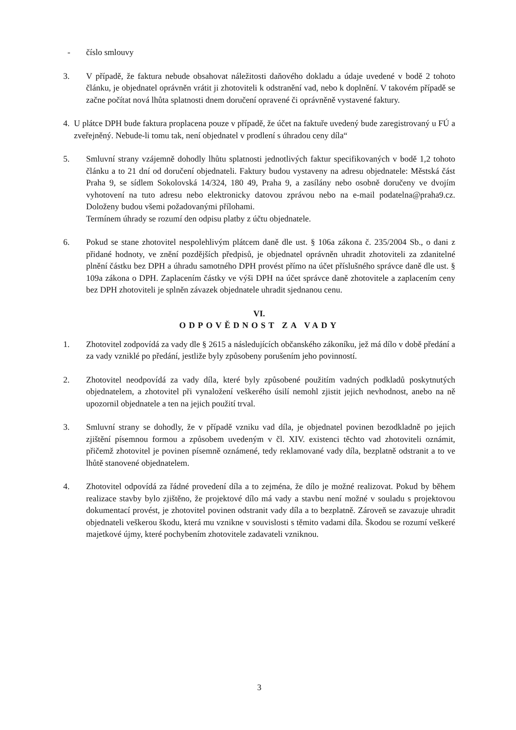- číslo smlouvy
3. V případě, že faktura nebude obsahovat náležitosti daňového dokladu a údaje uvedené v bodě 2 tohoto článku, je objednatel oprávněn vrátit ji zhotoviteli k odstranění vad, nebo k doplnění. V takovém případě se začne počítat nová lhůta splatnosti dnem doručení opravené či oprávněně vystavené faktury.
4. U plátce DPH bude faktura proplacena pouze v případě, že účet na faktuře uvedený bude zaregistrovaný u FÚ a zveřejněný. Nebude-li tomu tak, není objednatel v prodlení s úhradou ceny díla“
5. Smluvní strany vzájemně dohodly lhůtu splatnosti jednotlivých faktur specifikovaných v bodě 1,2 tohoto článku a to 21 dní od doručení objednateli. Faktury budou vystaveny na adresu objednatele: Městská část Praha 9, se sídlem Sokolovská 14/324, 180 49, Praha 9, a zasílány nebo osobně doručeny ve dvojím vyhotovení na tuto adresu nebo elektronicky datovou zprávou nebo na e-mail podatelna@praha9.cz. Doloženy budou všemi požadovanými přílohami.
Termínem úhrady se rozumí den odpisu platby z účtu objednatele.
6. Pokud se stane zhotovitel nespolehlivým plátcem daně dle ust. § 106a zákona č. 235/2004 Sb., o dani z přidané hodnoty, ve znění pozdějších předpisů, je objednatel oprávněn uhradit zhotoviteli za zdanitelné plnění částku bez DPH a úhradu samotného DPH provést přímo na účet příslušného správce daně dle ust. § 109a zákona o DPH. Zaplacením částky ve výši DPH na účet správce daně zhotovitele a zaplacením ceny bez DPH zhotoviteli je splněn závazek objednatele uhradit sjednanou cenu.
VI.
ODPOVĚDNOST ZA VADY
1. Zhotovitel zodpovídá za vady dle § 2615 a následujících občanského zákoníku, jež má dílo v době předání a za vady vzniklé po předání, jestliže byly způsobeny porušením jeho povinností.
2. Zhotovitel neodpovídá za vady díla, které byly způsobené použitím vadných podkladů poskytnutých objednatelem, a zhotovitel při vynaložení veškerého úsilí nemohl zjistit jejich nevhodnost, anebo na ně upozornil objednatele a ten na jejich použití trval.
3. Smluvní strany se dohodly, že v případě vzniku vad díla, je objednatel povinen bezodkladně po jejich zjištění písemnou formou a způsobem uvedeným v čl. XIV. existenci těchto vad zhotoviteli oznámit, přičemž zhotovitel je povinen písemně oznámené, tedy reklamované vady díla, bezplatně odstranit a to ve lhůtě stanovené objednatelem.
4. Zhotovitel odpovídá za řádné provedení díla a to zejména, že dílo je možné realizovat. Pokud by během realizace stavby bylo zjištěno, že projektové dílo má vady a stavbu není možné v souladu s projektovou dokumentací provést, je zhotovitel povinen odstranit vady díla a to bezplatně. Zároveň se zavazuje uhradit objednateli veškerou škodu, která mu vznikne v souvislosti s těmito vadami díla. Škodou se rozumí veškeré majetkové újmy, které pochybením zhotovitele zadavateli vzniknou.
3